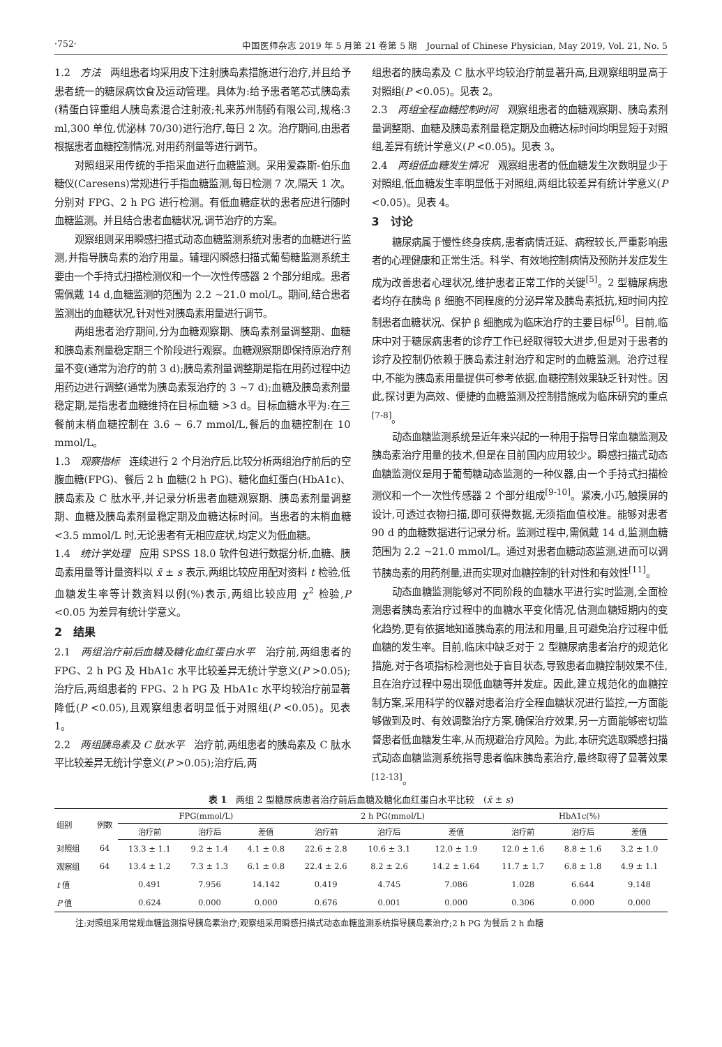·752· 中国医师杂志 2019 年 5 月第 21 卷第 5 期　Journal of Chinese Physician, May 2019, Vol. 21, No. 5
1.2　方法　两组患者均采用皮下注射胰岛素措施进行治疗,并且给予患者统一的糖尿病饮食及运动管理。具体为:给予患者笔芯式胰岛素(精蛋白锌重组人胰岛素混合注射液;礼来苏州制药有限公司,规格:3 ml,300 单位,优泌林 70/30)进行治疗,每日 2 次。治疗期间,由患者根据患者血糖控制情况,对用药剂量等进行调节。
对照组采用传统的手指采血进行血糖监测。采用爱森斯-伯乐血糖仪(Caresens)常规进行手指血糖监测,每日检测 7 次,隔天 1 次。分别对 FPG、2 h PG 进行检测。有低血糖症状的患者应进行随时血糖监测。并且结合患者血糖状况,调节治疗的方案。
观察组则采用瞬感扫描式动态血糖监测系统对患者的血糖进行监测,并指导胰岛素的治疗用量。辅理闪瞬感扫描式葡萄糖监测系统主要由一个手持式扫描检测仪和一个一次性传感器 2 个部分组成。患者需佩戴 14 d,血糖监测的范围为 2.2 ~21.0 mol/L。期间,结合患者监测出的血糖状况,针对性对胰岛素用量进行调节。
两组患者治疗期间,分为血糖观察期、胰岛素剂量调整期、血糖和胰岛素剂量稳定期三个阶段进行观察。血糖观察期即保持原治疗剂量不变(通常为治疗的前 3 d);胰岛素剂量调整期是指在用药过程中边用药边进行调整(通常为胰岛素泵治疗的 3 ~7 d);血糖及胰岛素剂量稳定期,是指患者血糖维持在目标血糖 >3 d。目标血糖水平为:在三餐前末梢血糖控制在 3.6 ~ 6.7 mmol/L,餐后的血糖控制在 10 mmol/L。
1.3　观察指标　连续进行 2 个月治疗后,比较分析两组治疗前后的空腹血糖(FPG)、餐后 2 h 血糖(2 h PG)、糖化血红蛋白(HbA1c)、胰岛素及 C 肽水平,并记录分析患者血糖观察期、胰岛素剂量调整期、血糖及胰岛素剂量稳定期及血糖达标时间。当患者的末梢血糖 <3.5 mmol/L 时,无论患者有无相应症状,均定义为低血糖。
1.4　统计学处理　应用 SPSS 18.0 软件包进行数据分析,血糖、胰岛素用量等计量资料以 x̄ ± s 表示,两组比较应用配对资料 t 检验,低血糖发生率等计数资料以例(%)表示,两组比较应用 χ<sup>2</sup> 检验,P <0.05 为差异有统计学意义。
2　结果
2.1　两组治疗前后血糖及糖化血红蛋白水平　治疗前,两组患者的 FPG、2 h PG 及 HbA1c 水平比较差异无统计学意义(P >0.05);治疗后,两组患者的 FPG、2 h PG 及 HbA1c 水平均较治疗前显著降低(P <0.05),且观察组患者明显低于对照组(P <0.05)。见表 1。
2.2　两组胰岛素及 C 肽水平　治疗前,两组患者的胰岛素及 C 肽水平比较差异无统计学意义(P >0.05);治疗后,两
组患者的胰岛素及 C 肽水平均较治疗前显著升高,且观察组明显高于对照组(P <0.05)。见表 2。
2.3　两组全程血糖控制时间　观察组患者的血糖观察期、胰岛素剂量调整期、血糖及胰岛素剂量稳定期及血糖达标时间均明显短于对照组,差异有统计学意义(P <0.05)。见表 3。
2.4　两组低血糖发生情况　观察组患者的低血糖发生次数明显少于对照组,低血糖发生率明显低于对照组,两组比较差异有统计学意义(P <0.05)。见表 4。
3　讨论
糖尿病属于慢性终身疾病,患者病情迁延、病程较长,严重影响患者的心理健康和正常生活。科学、有效地控制病情及预防并发症发生成为改善患者心理状况,维护患者正常工作的关键<sup>[5]</sup>。2 型糖尿病患者均存在胰岛 β 细胞不同程度的分泌异常及胰岛素抵抗,短时间内控制患者血糖状况、保护 β 细胞成为临床治疗的主要目标<sup>[6]</sup>。目前,临床中对于糖尿病患者的诊疗工作已经取得较大进步,但是对于患者的诊疗及控制仍依赖于胰岛素注射治疗和定时的血糖监测。治疗过程中,不能为胰岛素用量提供可参考依据,血糖控制效果缺乏针对性。因此,探讨更为高效、便捷的血糖监测及控制措施成为临床研究的重点<sup>[7-8]</sup>。
动态血糖监测系统是近年来兴起的一种用于指导日常血糖监测及胰岛素治疗用量的技术,但是在目前国内应用较少。瞬感扫描式动态血糖监测仪是用于葡萄糖动态监测的一种仪器,由一个手持式扫描检测仪和一个一次性传感器 2 个部分组成<sup>[9-10]</sup>。紧凑,小巧,触摸屏的设计,可透过衣物扫描,即可获得数据,无须指血值校准。能够对患者 90 d 的血糖数据进行记录分析。监测过程中,需佩戴 14 d,监测血糖范围为 2.2 ~21.0 mmol/L。通过对患者血糖动态监测,进而可以调节胰岛素的用药剂量,进而实现对血糖控制的针对性和有效性<sup>[11]</sup>。
动态血糖监测能够对不同阶段的血糖水平进行实时监测,全面检测患者胰岛素治疗过程中的血糖水平变化情况,估测血糖短期内的变化趋势,更有依据地知道胰岛素的用法和用量,且可避免治疗过程中低血糖的发生率。目前,临床中缺乏对于 2 型糖尿病患者治疗的规范化措施,对于各项指标检测也处于盲目状态,导致患者血糖控制效果不佳,且在治疗过程中易出现低血糖等并发症。因此,建立规范化的血糖控制方案,采用科学的仪器对患者治疗全程血糖状况进行监控,一方面能够做到及时、有效调整治疗方案,确保治疗效果,另一方面能够密切监督患者低血糖发生率,从而规避治疗风险。为此,本研究选取瞬感扫描式动态血糖监测系统指导患者临床胰岛素治疗,最终取得了显著效果<sup>[12-13]</sup>。
表 1　两组 2 型糖尿病患者治疗前后血糖及糖化血红蛋白水平比较　(x̄ ± s)
| 组别 | 例数 | FPG(mmol/L) | | | 2 h PG(mmol/L) | | | HbA1c(%) | | |
| --- | --- | --- | --- | --- | --- | --- | --- | --- | --- | --- |
| | | 治疗前 | 治疗后 | 差值 | 治疗前 | 治疗后 | 差值 | 治疗前 | 治疗后 | 差值 |
| 对照组 | 64 | 13.3 ± 1.1 | 9.2 ± 1.4 | 4.1 ± 0.8 | 22.6 ± 2.8 | 10.6 ± 3.1 | 12.0 ± 1.9 | 12.0 ± 1.6 | 8.8 ± 1.6 | 3.2 ± 1.0 |
| 观察组 | 64 | 13.4 ± 1.2 | 7.3 ± 1.3 | 6.1 ± 0.8 | 22.4 ± 2.6 | 8.2 ± 2.6 | 14.2 ± 1.64 | 11.7 ± 1.7 | 6.8 ± 1.8 | 4.9 ± 1.1 |
| t 值 | | 0.491 | 7.956 | 14.142 | 0.419 | 4.745 | 7.086 | 1.028 | 6.644 | 9.148 |
| P 值 | | 0.624 | 0.000 | 0.000 | 0.676 | 0.001 | 0.000 | 0.306 | 0.000 | 0.000 |
注:对照组采用常规血糖监测指导胰岛素治疗;观察组采用瞬感扫描式动态血糖监测系统指导胰岛素治疗;2 h PG 为餐后 2 h 血糖